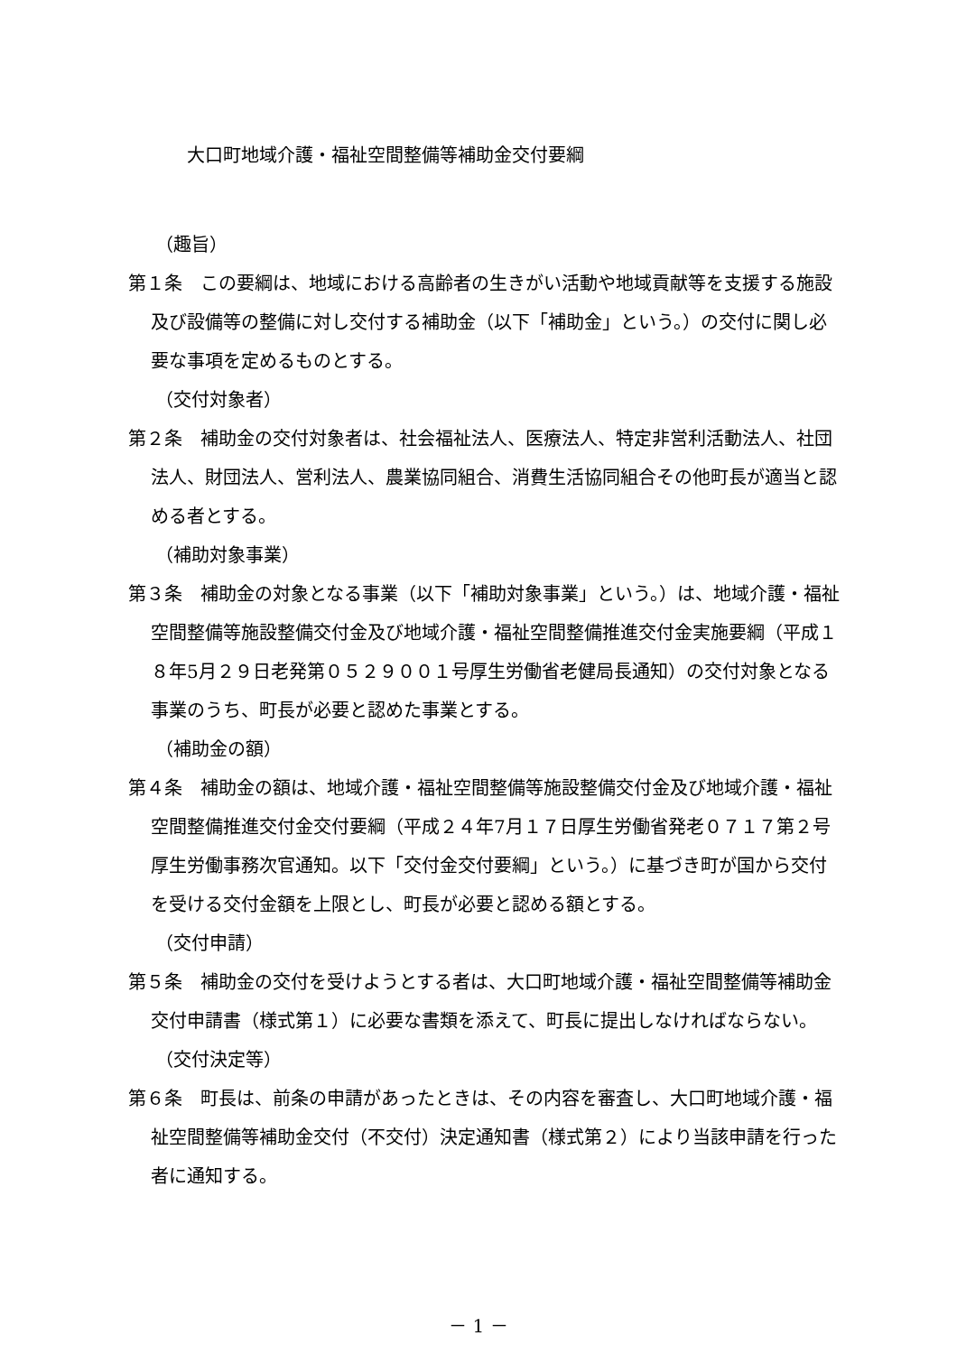大口町地域介護・福祉空間整備等補助金交付要綱
（趣旨）
第１条　この要綱は、地域における高齢者の生きがい活動や地域貢献等を支援する施設及び設備等の整備に対し交付する補助金（以下「補助金」という。）の交付に関し必要な事項を定めるものとする。
（交付対象者）
第２条　補助金の交付対象者は、社会福祉法人、医療法人、特定非営利活動法人、社団法人、財団法人、営利法人、農業協同組合、消費生活協同組合その他町長が適当と認める者とする。
（補助対象事業）
第３条　補助金の対象となる事業（以下「補助対象事業」という。）は、地域介護・福祉空間整備等施設整備交付金及び地域介護・福祉空間整備推進交付金実施要綱（平成１８年5月２９日老発第０５２９００１号厚生労働省老健局長通知）の交付対象となる事業のうち、町長が必要と認めた事業とする。
（補助金の額）
第４条　補助金の額は、地域介護・福祉空間整備等施設整備交付金及び地域介護・福祉空間整備推進交付金交付要綱（平成２４年7月１７日厚生労働省発老０７１７第２号厚生労働事務次官通知。以下「交付金交付要綱」という。）に基づき町が国から交付を受ける交付金額を上限とし、町長が必要と認める額とする。
（交付申請）
第５条　補助金の交付を受けようとする者は、大口町地域介護・福祉空間整備等補助金交付申請書（様式第１）に必要な書類を添えて、町長に提出しなければならない。
（交付決定等）
第６条　町長は、前条の申請があったときは、その内容を審査し、大口町地域介護・福祉空間整備等補助金交付（不交付）決定通知書（様式第２）により当該申請を行った者に通知する。
－ 1 －